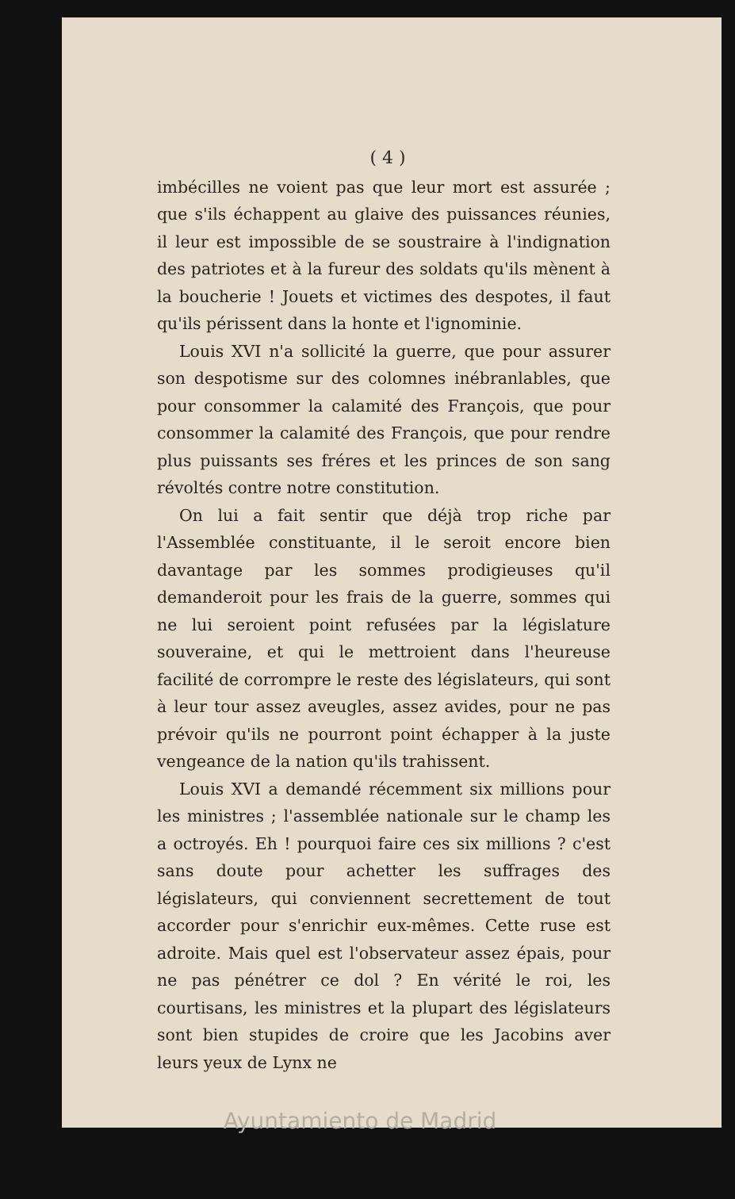( 4 )
imbécilles ne voient pas que leur mort est assurée ; que s'ils échappent au glaive des puissances réunies, il leur est impossible de se soustraire à l'indignation des patriotes et à la fureur des soldats qu'ils mènent à la boucherie ! Jouets et victimes des despotes, il faut qu'ils périssent dans la honte et l'ignominie.
Louis XVI n'a sollicité la guerre, que pour assurer son despotisme sur des colomnes inébranlables, que pour consommer la calamité des François, que pour consommer la calamité des François, que pour rendre plus puissants ses fréres et les princes de son sang révoltés contre notre constitution.
On lui a fait sentir que déjà trop riche par l'Assemblée constituante, il le seroit encore bien davantage par les sommes prodigieuses qu'il demanderoit pour les frais de la guerre, sommes qui ne lui seroient point refusées par la législature souveraine, et qui le mettroient dans l'heureuse facilité de corrompre le reste des législateurs, qui sont à leur tour assez aveugles, assez avides, pour ne pas prévoir qu'ils ne pourront point échapper à la juste vengeance de la nation qu'ils trahissent.
Louis XVI a demandé récemment six millions pour les ministres ; l'assemblée nationale sur le champ les a octroyés. Eh ! pourquoi faire ces six millions ? c'est sans doute pour achetter les suffrages des législateurs, qui conviennent secrettement de tout accorder pour s'enrichir eux-mêmes. Cette ruse est adroite. Mais quel est l'observateur assez épais, pour ne pas pénétrer ce dol ? En vérité le roi, les courtisans, les ministres et la plupart des législateurs sont bien stupides de croire que les Jacobins aver leurs yeux de Lynx ne
Ayuntamiento de Madrid